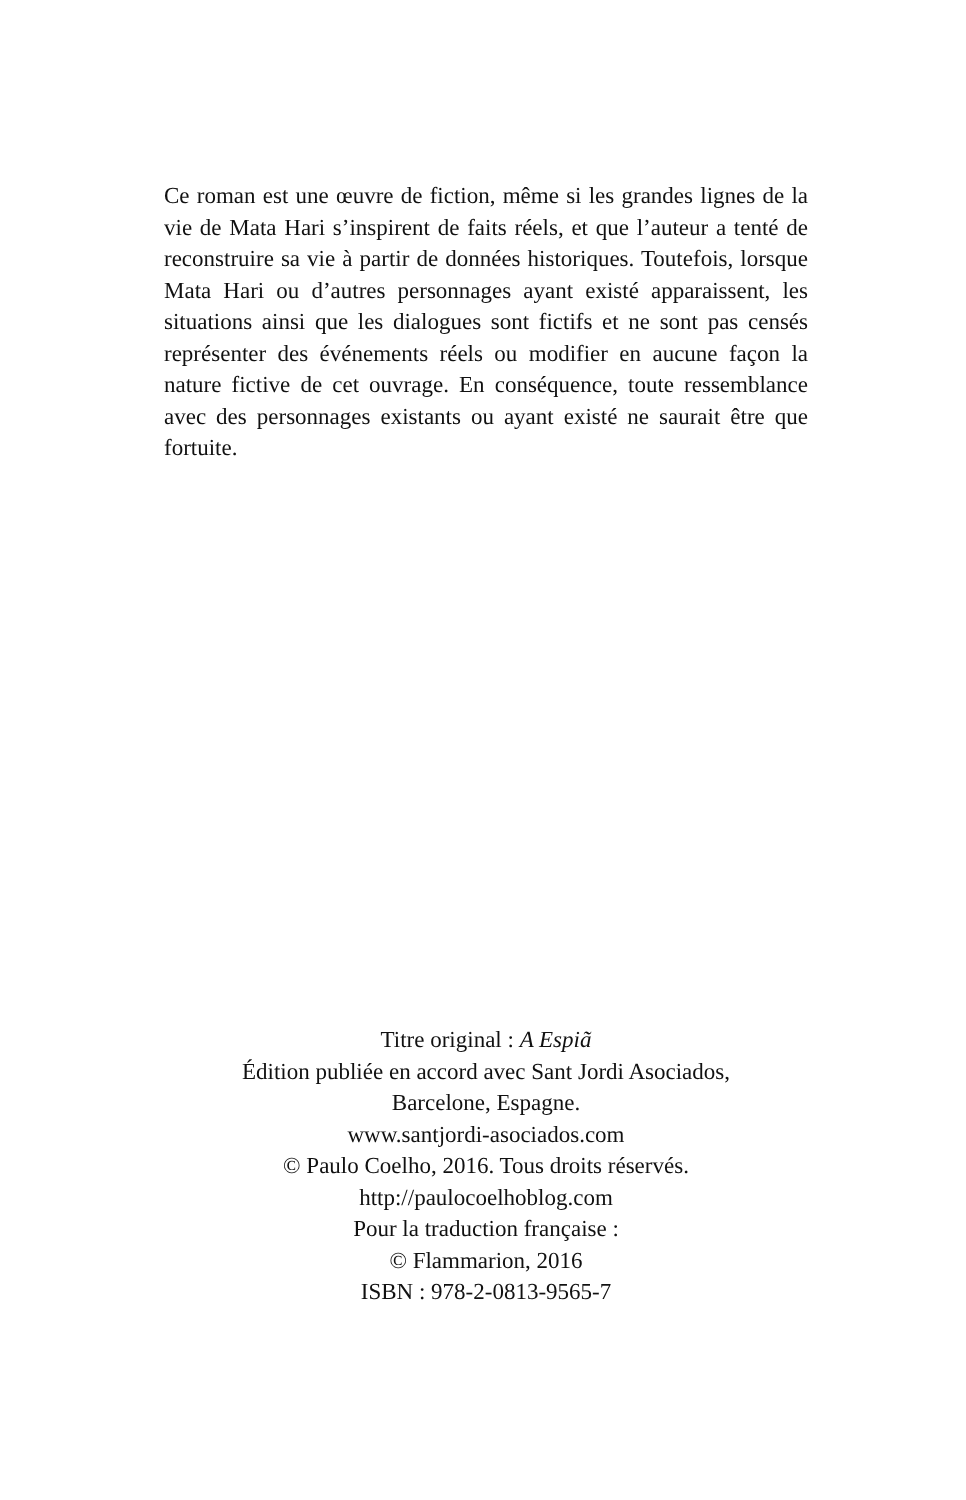Ce roman est une œuvre de fiction, même si les grandes lignes de la vie de Mata Hari s’inspirent de faits réels, et que l’auteur a tenté de reconstruire sa vie à partir de données historiques. Toutefois, lorsque Mata Hari ou d’autres personnages ayant existé apparaissent, les situations ainsi que les dialogues sont fictifs et ne sont pas censés représenter des événements réels ou modifier en aucune façon la nature fictive de cet ouvrage. En conséquence, toute ressemblance avec des personnages existants ou ayant existé ne saurait être que fortuite.
Titre original : A Espiã
Édition publiée en accord avec Sant Jordi Asociados,
Barcelone, Espagne.
www.santjordi-asociados.com
© Paulo Coelho, 2016. Tous droits réservés.
http://paulocoelhoblog.com
Pour la traduction française :
© Flammarion, 2016
ISBN : 978-2-0813-9565-7